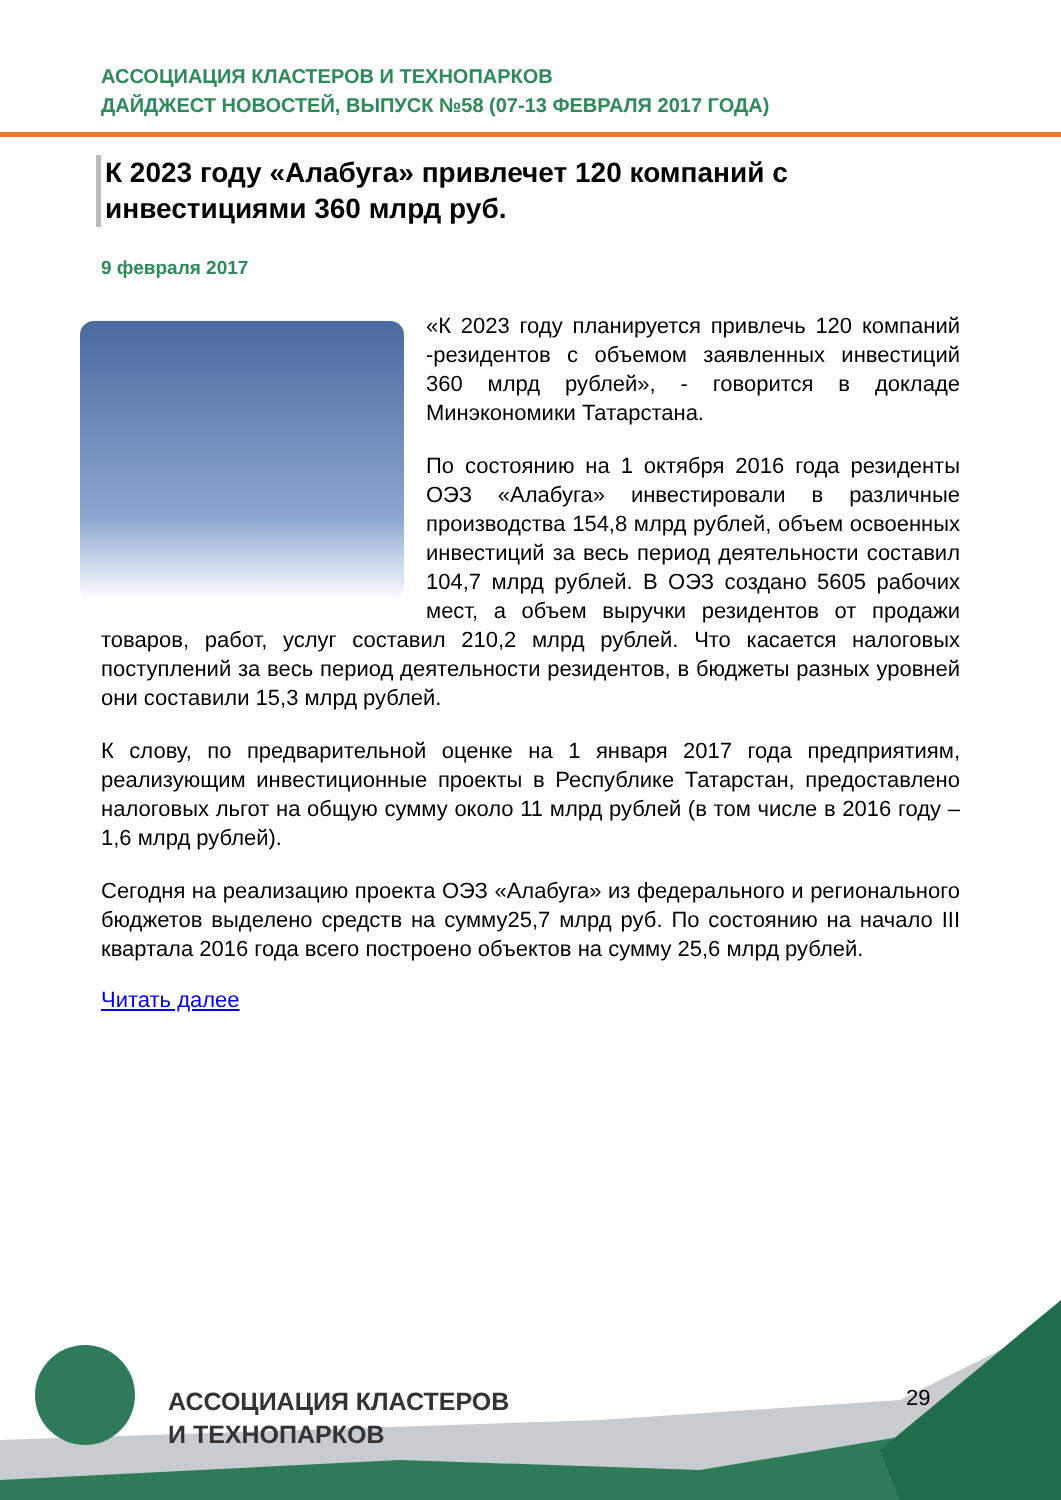АССОЦИАЦИЯ КЛАСТЕРОВ И ТЕХНОПАРКОВ
ДАЙДЖЕСТ НОВОСТЕЙ, ВЫПУСК №58 (07-13 ФЕВРАЛЯ 2017 ГОДА)
К 2023 году «Алабуга» привлечет 120 компаний с инвестициями 360 млрд руб.
9 февраля 2017
«К 2023 году планируется привлечь 120 компаний -резидентов с объемом заявленных инвестиций 360 млрд рублей», - говорится в докладе Минэкономики Татарстана.
По состоянию на 1 октября 2016 года резиденты ОЭЗ «Алабуга» инвестировали в различные производства 154,8 млрд рублей, объем освоенных инвестиций за весь период деятельности составил 104,7 млрд рублей. В ОЭЗ создано 5605 рабочих мест, а объем выручки резидентов от продажи товаров, работ, услуг составил 210,2 млрд рублей. Что касается налоговых поступлений за весь период деятельности резидентов, в бюджеты разных уровней они составили 15,3 млрд рублей.
К слову, по предварительной оценке на 1 января 2017 года предприятиям, реализующим инвестиционные проекты в Республике Татарстан, предоставлено налоговых льгот на общую сумму около 11 млрд рублей (в том числе в 2016 году – 1,6 млрд рублей).
Сегодня на реализацию проекта ОЭЗ «Алабуга» из федерального и регионального бюджетов выделено средств на сумму25,7 млрд руб. По состоянию на начало III квартала 2016 года всего построено объектов на сумму 25,6 млрд рублей.
Читать далее
АССОЦИАЦИЯ КЛАСТЕРОВ
И ТЕХНОПАРКОВ
29